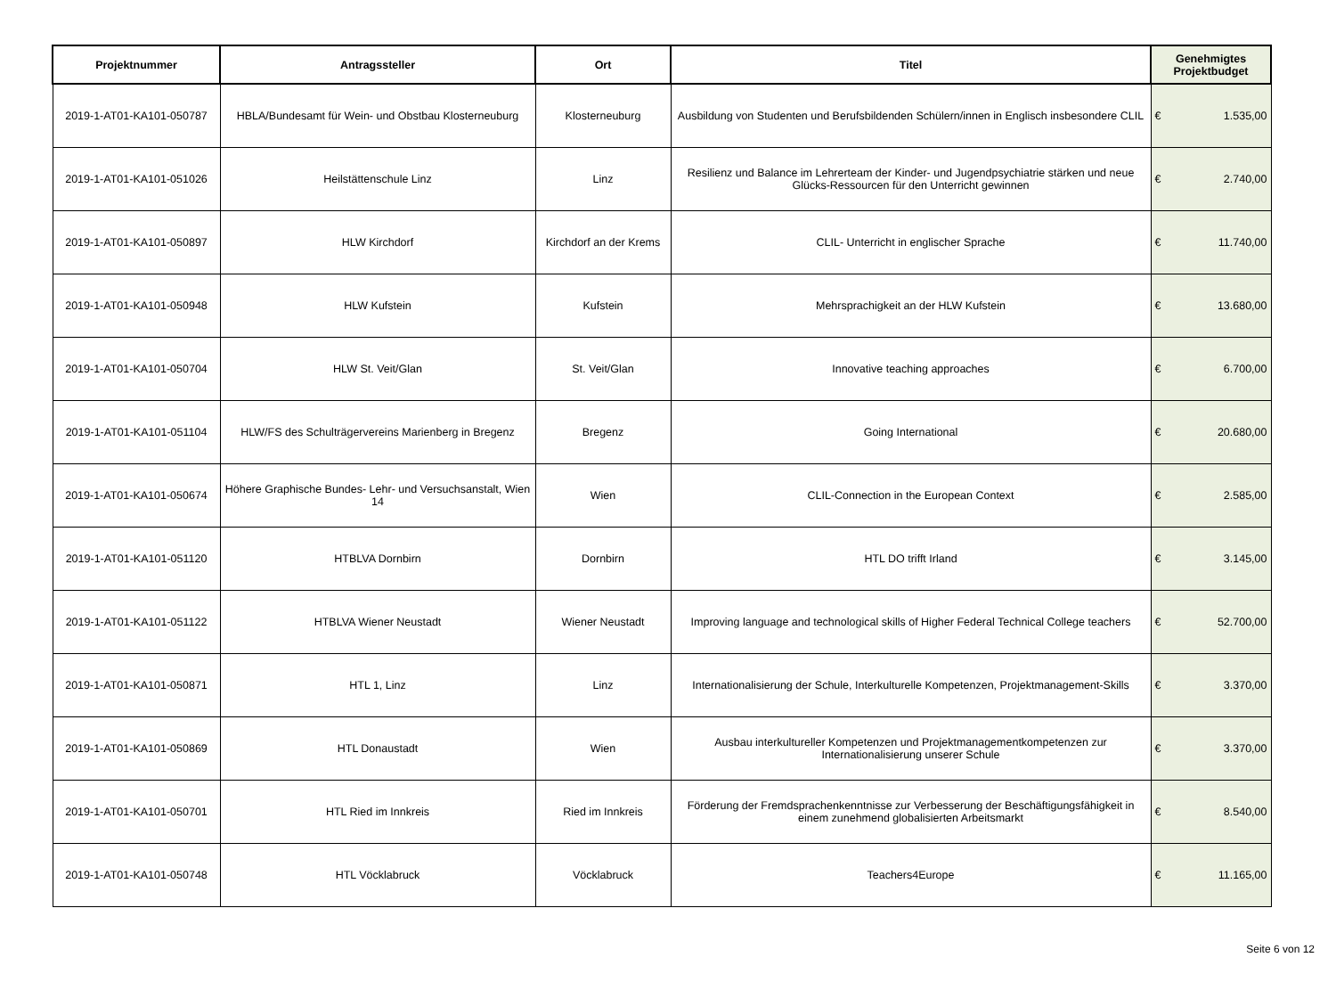| Projektnummer | Antragssteller | Ort | Titel | Genehmigtes Projektbudget |
| --- | --- | --- | --- | --- |
| 2019-1-AT01-KA101-050787 | HBLA/Bundesamt für Wein- und Obstbau Klosterneuburg | Klosterneuburg | Ausbildung von Studenten und Berufsbildenden Schülern/innen in Englisch insbesondere CLIL | € 1.535,00 |
| 2019-1-AT01-KA101-051026 | Heilstättenschule Linz | Linz | Resilienz und Balance im Lehrerteam der Kinder- und Jugendpsychiatrie stärken und neue Glücks-Ressourcen für den Unterricht gewinnen | € 2.740,00 |
| 2019-1-AT01-KA101-050897 | HLW Kirchdorf | Kirchdorf an der Krems | CLIL- Unterricht in englischer Sprache | € 11.740,00 |
| 2019-1-AT01-KA101-050948 | HLW Kufstein | Kufstein | Mehrsprachigkeit an der HLW Kufstein | € 13.680,00 |
| 2019-1-AT01-KA101-050704 | HLW St. Veit/Glan | St. Veit/Glan | Innovative teaching approaches | € 6.700,00 |
| 2019-1-AT01-KA101-051104 | HLW/FS des Schulträgervereins Marienberg in Bregenz | Bregenz | Going International | € 20.680,00 |
| 2019-1-AT01-KA101-050674 | Höhere Graphische Bundes- Lehr- und Versuchsanstalt, Wien 14 | Wien | CLIL-Connection in the European Context | € 2.585,00 |
| 2019-1-AT01-KA101-051120 | HTBLVA Dornbirn | Dornbirn | HTL DO trifft Irland | € 3.145,00 |
| 2019-1-AT01-KA101-051122 | HTBLVA Wiener Neustadt | Wiener Neustadt | Improving language and technological skills of Higher Federal Technical College teachers | € 52.700,00 |
| 2019-1-AT01-KA101-050871 | HTL 1, Linz | Linz | Internationalisierung der Schule, Interkulturelle Kompetenzen, Projektmanagement-Skills | € 3.370,00 |
| 2019-1-AT01-KA101-050869 | HTL Donaustadt | Wien | Ausbau interkultureller Kompetenzen und Projektmanagementkompetenzen zur Internationalisierung unserer Schule | € 3.370,00 |
| 2019-1-AT01-KA101-050701 | HTL Ried im Innkreis | Ried im Innkreis | Förderung der Fremdsprachenkenntnisse zur Verbesserung der Beschäftigungsfähigkeit in einem zunehmend globalisierten Arbeitsmarkt | € 8.540,00 |
| 2019-1-AT01-KA101-050748 | HTL Vöcklabruck | Vöcklabruck | Teachers4Europe | € 11.165,00 |
Seite 6 von 12